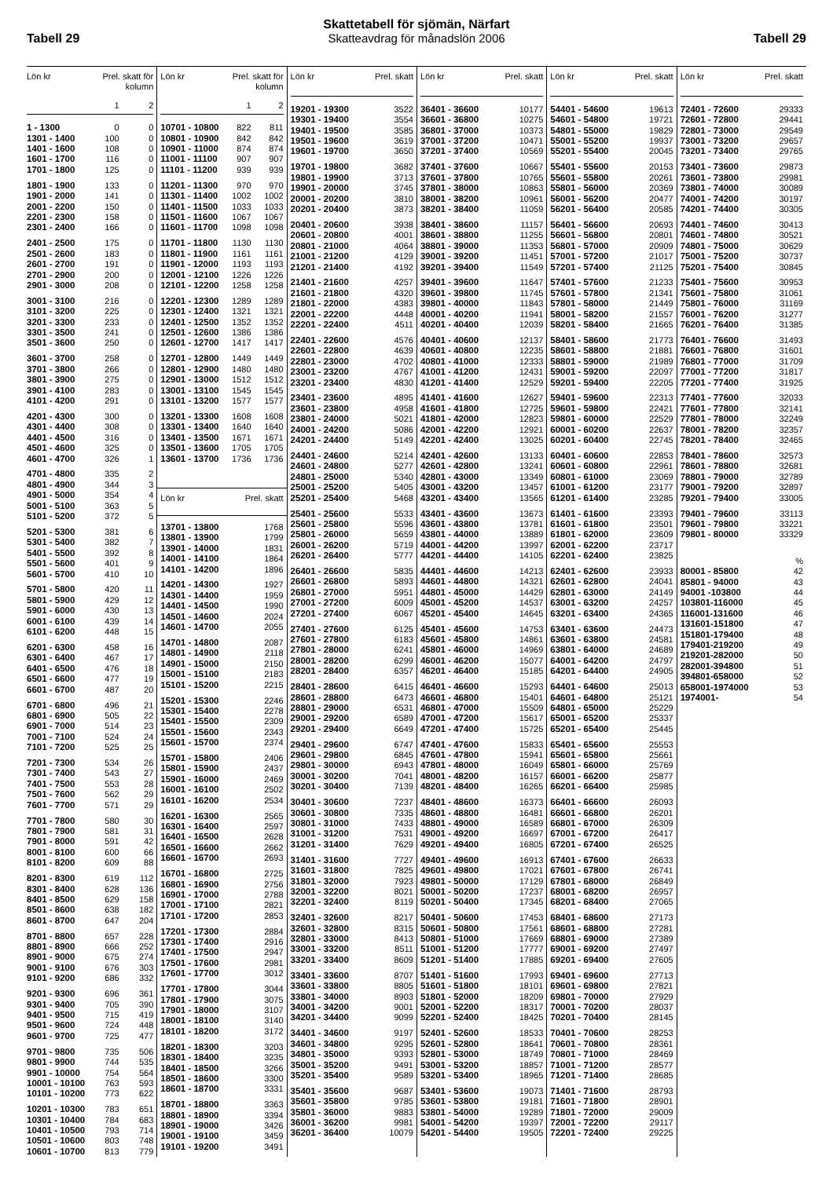Skattetabell för sjömän, Närfart
Tabell 29 Skatteavdrag för månadslön 2006 Tabell 29
| Lön kr | Prel. skatt för kolumn | |
| --- | --- | --- |
| | 1 | 2 |
| 1 - 1300 | 0 | 0 |
| 1301 - 1400 | 100 | 0 |
| 1401 - 1600 | 108 | 0 |
| 1601 - 1700 | 116 | 0 |
| 1701 - 1800 | 125 | 0 |
| 1801 - 1900 | 133 | 0 |
| 1901 - 2000 | 141 | 0 |
| 2001 - 2200 | 150 | 0 |
| 2201 - 2300 | 158 | 0 |
| 2301 - 2400 | 166 | 0 |
| 2401 - 2500 | 175 | 0 |
| 2501 - 2600 | 183 | 0 |
| 2601 - 2700 | 191 | 0 |
| 2701 - 2900 | 200 | 0 |
| 2901 - 3000 | 208 | 0 |
| 3001 - 3100 | 216 | 0 |
| 3101 - 3200 | 225 | 0 |
| 3201 - 3300 | 233 | 0 |
| 3301 - 3500 | 241 | 0 |
| 3501 - 3600 | 250 | 0 |
| 3601 - 3700 | 258 | 0 |
| 3701 - 3800 | 266 | 0 |
| 3801 - 3900 | 275 | 0 |
| 3901 - 4100 | 283 | 0 |
| 4101 - 4200 | 291 | 0 |
| 4201 - 4300 | 300 | 0 |
| 4301 - 4400 | 308 | 0 |
| 4401 - 4500 | 316 | 0 |
| 4501 - 4600 | 325 | 0 |
| 4601 - 4700 | 326 | 1 |
| 4701 - 4800 | 335 | 2 |
| 4801 - 4900 | 344 | 3 |
| 4901 - 5000 | 354 | 4 |
| 5001 - 5100 | 363 | 5 |
| 5101 - 5200 | 372 | 5 |
| 5201 - 5300 | 381 | 6 |
| 5301 - 5400 | 382 | 7 |
| 5401 - 5500 | 392 | 8 |
| 5501 - 5600 | 401 | 9 |
| 5601 - 5700 | 410 | 10 |
| 5701 - 5800 | 420 | 11 |
| 5801 - 5900 | 429 | 12 |
| 5901 - 6000 | 430 | 13 |
| 6001 - 6100 | 439 | 14 |
| 6101 - 6200 | 448 | 15 |
| 6201 - 6300 | 458 | 16 |
| 6301 - 6400 | 467 | 17 |
| 6401 - 6500 | 476 | 18 |
| 6501 - 6600 | 477 | 19 |
| 6601 - 6700 | 487 | 20 |
| 6701 - 6800 | 496 | 21 |
| 6801 - 6900 | 505 | 22 |
| 6901 - 7000 | 514 | 23 |
| 7001 - 7100 | 524 | 24 |
| 7101 - 7200 | 525 | 25 |
| 7201 - 7300 | 534 | 26 |
| 7301 - 7400 | 543 | 27 |
| 7401 - 7500 | 553 | 28 |
| 7501 - 7600 | 562 | 29 |
| 7601 - 7700 | 571 | 29 |
| 7701 - 7800 | 580 | 30 |
| 7801 - 7900 | 581 | 31 |
| 7901 - 8000 | 591 | 42 |
| 8001 - 8100 | 600 | 66 |
| 8101 - 8200 | 609 | 88 |
| 8201 - 8300 | 619 | 112 |
| 8301 - 8400 | 628 | 136 |
| 8401 - 8500 | 629 | 158 |
| 8501 - 8600 | 638 | 182 |
| 8601 - 8700 | 647 | 204 |
| 8701 - 8800 | 657 | 228 |
| 8801 - 8900 | 666 | 252 |
| 8901 - 9000 | 675 | 274 |
| 9001 - 9100 | 676 | 303 |
| 9101 - 9200 | 686 | 332 |
| 9201 - 9300 | 696 | 361 |
| 9301 - 9400 | 705 | 390 |
| 9401 - 9500 | 715 | 419 |
| 9501 - 9600 | 724 | 448 |
| 9601 - 9700 | 725 | 477 |
| 9701 - 9800 | 735 | 506 |
| 9801 - 9900 | 744 | 535 |
| 9901 - 10000 | 754 | 564 |
| 10001 - 10100 | 763 | 593 |
| 10101 - 10200 | 773 | 622 |
| 10201 - 10300 | 783 | 651 |
| 10301 - 10400 | 784 | 683 |
| 10401 - 10500 | 793 | 714 |
| 10501 - 10600 | 803 | 748 |
| 10601 - 10700 | 813 | 779 |
| Lön kr | Prel. skatt för kolumn | |
| --- | --- | --- |
| | 1 | 2 |
| 10701 - 10800 | 822 | 811 |
| 10801 - 10900 | 842 | 842 |
| 10901 - 11000 | 874 | 874 |
| 11001 - 11100 | 907 | 907 |
| 11101 - 11200 | 939 | 939 |
| 11201 - 11300 | 970 | 970 |
| 11301 - 11400 | 1002 | 1002 |
| 11401 - 11500 | 1033 | 1033 |
| 11501 - 11600 | 1067 | 1067 |
| 11601 - 11700 | 1098 | 1098 |
| 11701 - 11800 | 1130 | 1130 |
| 11801 - 11900 | 1161 | 1161 |
| 11901 - 12000 | 1193 | 1193 |
| 12001 - 12100 | 1226 | 1226 |
| 12101 - 12200 | 1258 | 1258 |
| 12201 - 12300 | 1289 | 1289 |
| 12301 - 12400 | 1321 | 1321 |
| 12401 - 12500 | 1352 | 1352 |
| 12501 - 12600 | 1386 | 1386 |
| 12601 - 12700 | 1417 | 1417 |
| 12701 - 12800 | 1449 | 1449 |
| 12801 - 12900 | 1480 | 1480 |
| 12901 - 13000 | 1512 | 1512 |
| 13001 - 13100 | 1545 | 1545 |
| 13101 - 13200 | 1577 | 1577 |
| 13201 - 13300 | 1608 | 1608 |
| 13301 - 13400 | 1640 | 1640 |
| 13401 - 13500 | 1671 | 1671 |
| 13501 - 13600 | 1705 | 1705 |
| 13601 - 13700 | 1736 | 1736 |
Lön kr Prel. skatt
| 13701 - 13800 | 1768 |
| 13801 - 13900 | 1799 |
| 13901 - 14000 | 1831 |
| 14001 - 14100 | 1864 |
| 14101 - 14200 | 1896 |
| 14201 - 14300 | 1927 |
| 14301 - 14400 | 1959 |
| 14401 - 14500 | 1990 |
| 14501 - 14600 | 2024 |
| 14601 - 14700 | 2055 |
| 14701 - 14800 | 2087 |
| 14801 - 14900 | 2118 |
| 14901 - 15000 | 2150 |
| 15001 - 15100 | 2183 |
| 15101 - 15200 | 2215 |
| 15201 - 15300 | 2246 |
| 15301 - 15400 | 2278 |
| 15401 - 15500 | 2309 |
| 15501 - 15600 | 2343 |
| 15601 - 15700 | 2374 |
| 15701 - 15800 | 2406 |
| 15801 - 15900 | 2437 |
| 15901 - 16000 | 2469 |
| 16001 - 16100 | 2502 |
| 16101 - 16200 | 2534 |
| 16201 - 16300 | 2565 |
| 16301 - 16400 | 2597 |
| 16401 - 16500 | 2628 |
| 16501 - 16600 | 2662 |
| 16601 - 16700 | 2693 |
| 16701 - 16800 | 2725 |
| 16801 - 16900 | 2756 |
| 16901 - 17000 | 2788 |
| 17001 - 17100 | 2821 |
| 17101 - 17200 | 2853 |
| 17201 - 17300 | 2884 |
| 17301 - 17400 | 2916 |
| 17401 - 17500 | 2947 |
| 17501 - 17600 | 2981 |
| 17601 - 17700 | 3012 |
| 17701 - 17800 | 3044 |
| 17801 - 17900 | 3075 |
| 17901 - 18000 | 3107 |
| 18001 - 18100 | 3140 |
| 18101 - 18200 | 3172 |
| 18201 - 18300 | 3203 |
| 18301 - 18400 | 3235 |
| 18401 - 18500 | 3266 |
| 18501 - 18600 | 3300 |
| 18601 - 18700 | 3331 |
| 18701 - 18800 | 3363 |
| 18801 - 18900 | 3394 |
| 18901 - 19000 | 3426 |
| 19001 - 19100 | 3459 |
| 19101 - 19200 | 3491 |
| Lön kr | Prel. skatt |
| --- | --- |
| 19201 - 19300 | 3522 |
| 19301 - 19400 | 3554 |
| 19401 - 19500 | 3585 |
| 19501 - 19600 | 3619 |
| 19601 - 19700 | 3650 |
| 19701 - 19800 | 3682 |
| 19801 - 19900 | 3713 |
| 19901 - 20000 | 3745 |
| 20001 - 20200 | 3810 |
| 20201 - 20400 | 3873 |
| 20401 - 20600 | 3938 |
| 20601 - 20800 | 4001 |
| 20801 - 21000 | 4064 |
| 21001 - 21200 | 4129 |
| 21201 - 21400 | 4192 |
| 21401 - 21600 | 4257 |
| 21601 - 21800 | 4320 |
| 21801 - 22000 | 4383 |
| 22001 - 22200 | 4448 |
| 22201 - 22400 | 4511 |
| 22401 - 22600 | 4576 |
| 22601 - 22800 | 4639 |
| 22801 - 23000 | 4702 |
| 23001 - 23200 | 4767 |
| 23201 - 23400 | 4830 |
| 23401 - 23600 | 4895 |
| 23601 - 23800 | 4958 |
| 23801 - 24000 | 5021 |
| 24001 - 24200 | 5086 |
| 24201 - 24400 | 5149 |
| 24401 - 24600 | 5214 |
| 24601 - 24800 | 5277 |
| 24801 - 25000 | 5340 |
| 25001 - 25200 | 5405 |
| 25201 - 25400 | 5468 |
| 25401 - 25600 | 5533 |
| 25601 - 25800 | 5596 |
| 25801 - 26000 | 5659 |
| 26001 - 26200 | 5719 |
| 26201 - 26400 | 5777 |
| 26401 - 26600 | 5835 |
| 26601 - 26800 | 5893 |
| 26801 - 27000 | 5951 |
| 27001 - 27200 | 6009 |
| 27201 - 27400 | 6067 |
| 27401 - 27600 | 6125 |
| 27601 - 27800 | 6183 |
| 27801 - 28000 | 6241 |
| 28001 - 28200 | 6299 |
| 28201 - 28400 | 6357 |
| 28401 - 28600 | 6415 |
| 28601 - 28800 | 6473 |
| 28801 - 29000 | 6531 |
| 29001 - 29200 | 6589 |
| 29201 - 29400 | 6649 |
| 29401 - 29600 | 6747 |
| 29601 - 29800 | 6845 |
| 29801 - 30000 | 6943 |
| 30001 - 30200 | 7041 |
| 30201 - 30400 | 7139 |
| 30401 - 30600 | 7237 |
| 30601 - 30800 | 7335 |
| 30801 - 31000 | 7433 |
| 31001 - 31200 | 7531 |
| 31201 - 31400 | 7629 |
| 31401 - 31600 | 7727 |
| 31601 - 31800 | 7825 |
| 31801 - 32000 | 7923 |
| 32001 - 32200 | 8021 |
| 32201 - 32400 | 8119 |
| 32401 - 32600 | 8217 |
| 32601 - 32800 | 8315 |
| 32801 - 33000 | 8413 |
| 33001 - 33200 | 8511 |
| 33201 - 33400 | 8609 |
| 33401 - 33600 | 8707 |
| 33601 - 33800 | 8805 |
| 33801 - 34000 | 8903 |
| 34001 - 34200 | 9001 |
| 34201 - 34400 | 9099 |
| 34401 - 34600 | 9197 |
| 34601 - 34800 | 9295 |
| 34801 - 35000 | 9393 |
| 35001 - 35200 | 9491 |
| 35201 - 35400 | 9589 |
| 35401 - 35600 | 9687 |
| 35601 - 35800 | 9785 |
| 35801 - 36000 | 9883 |
| 36001 - 36200 | 9981 |
| 36201 - 36400 | 10079 |
| Lön kr | Prel. skatt |
| --- | --- |
| 36401 - 36600 | 10177 |
| 36601 - 36800 | 10275 |
| 36801 - 37000 | 10373 |
| 37001 - 37200 | 10471 |
| 37201 - 37400 | 10569 |
| 37401 - 37600 | 10667 |
| 37601 - 37800 | 10765 |
| 37801 - 38000 | 10863 |
| 38001 - 38200 | 10961 |
| 38201 - 38400 | 11059 |
| 38401 - 38600 | 11157 |
| 38601 - 38800 | 11255 |
| 38801 - 39000 | 11353 |
| 39001 - 39200 | 11451 |
| 39201 - 39400 | 11549 |
| 39401 - 39600 | 11647 |
| 39601 - 39800 | 11745 |
| 39801 - 40000 | 11843 |
| 40001 - 40200 | 11941 |
| 40201 - 40400 | 12039 |
| 40401 - 40600 | 12137 |
| 40601 - 40800 | 12235 |
| 40801 - 41000 | 12333 |
| 41001 - 41200 | 12431 |
| 41201 - 41400 | 12529 |
| 41401 - 41600 | 12627 |
| 41601 - 41800 | 12725 |
| 41801 - 42000 | 12823 |
| 42001 - 42200 | 12921 |
| 42201 - 42400 | 13025 |
| 42401 - 42600 | 13133 |
| 42601 - 42800 | 13241 |
| 42801 - 43000 | 13349 |
| 43001 - 43200 | 13457 |
| 43201 - 43400 | 13565 |
| 43401 - 43600 | 13673 |
| 43601 - 43800 | 13781 |
| 43801 - 44000 | 13889 |
| 44001 - 44200 | 13997 |
| 44201 - 44400 | 14105 |
| 44401 - 44600 | 14213 |
| 44601 - 44800 | 14321 |
| 44801 - 45000 | 14429 |
| 45001 - 45200 | 14537 |
| 45201 - 45400 | 14645 |
| 45401 - 45600 | 14753 |
| 45601 - 45800 | 14861 |
| 45801 - 46000 | 14969 |
| 46001 - 46200 | 15077 |
| 46201 - 46400 | 15185 |
| 46401 - 46600 | 15293 |
| 46601 - 46800 | 15401 |
| 46801 - 47000 | 15509 |
| 47001 - 47200 | 15617 |
| 47201 - 47400 | 15725 |
| 47401 - 47600 | 15833 |
| 47601 - 47800 | 15941 |
| 47801 - 48000 | 16049 |
| 48001 - 48200 | 16157 |
| 48201 - 48400 | 16265 |
| 48401 - 48600 | 16373 |
| 48601 - 48800 | 16481 |
| 48801 - 49000 | 16589 |
| 49001 - 49200 | 16697 |
| 49201 - 49400 | 16805 |
| 49401 - 49600 | 16913 |
| 49601 - 49800 | 17021 |
| 49801 - 50000 | 17129 |
| 50001 - 50200 | 17237 |
| 50201 - 50400 | 17345 |
| 50401 - 50600 | 17453 |
| 50601 - 50800 | 17561 |
| 50801 - 51000 | 17669 |
| 51001 - 51200 | 17777 |
| 51201 - 51400 | 17885 |
| 51401 - 51600 | 17993 |
| 51601 - 51800 | 18101 |
| 51801 - 52000 | 18209 |
| 52001 - 52200 | 18317 |
| 52201 - 52400 | 18425 |
| 52401 - 52600 | 18533 |
| 52601 - 52800 | 18641 |
| 52801 - 53000 | 18749 |
| 53001 - 53200 | 18857 |
| 53201 - 53400 | 18965 |
| 53401 - 53600 | 19073 |
| 53601 - 53800 | 19181 |
| 53801 - 54000 | 19289 |
| 54001 - 54200 | 19397 |
| 54201 - 54400 | 19505 |
| Lön kr | Prel. skatt |
| --- | --- |
| 54401 - 54600 | 19613 |
| 54601 - 54800 | 19721 |
| 54801 - 55000 | 19829 |
| 55001 - 55200 | 19937 |
| 55201 - 55400 | 20045 |
| 55401 - 55600 | 20153 |
| 55601 - 55800 | 20261 |
| 55801 - 56000 | 20369 |
| 56001 - 56200 | 20477 |
| 56201 - 56400 | 20585 |
| 56401 - 56600 | 20693 |
| 56601 - 56800 | 20801 |
| 56801 - 57000 | 20909 |
| 57001 - 57200 | 21017 |
| 57201 - 57400 | 21125 |
| 57401 - 57600 | 21233 |
| 57601 - 57800 | 21341 |
| 57801 - 58000 | 21449 |
| 58001 - 58200 | 21557 |
| 58201 - 58400 | 21665 |
| 58401 - 58600 | 21773 |
| 58601 - 58800 | 21881 |
| 58801 - 59000 | 21989 |
| 59001 - 59200 | 22097 |
| 59201 - 59400 | 22205 |
| 59401 - 59600 | 22313 |
| 59601 - 59800 | 22421 |
| 59801 - 60000 | 22529 |
| 60001 - 60200 | 22637 |
| 60201 - 60400 | 22745 |
| 60401 - 60600 | 22853 |
| 60601 - 60800 | 22961 |
| 60801 - 61000 | 23069 |
| 61001 - 61200 | 23177 |
| 61201 - 61400 | 23285 |
| 61401 - 61600 | 23393 |
| 61601 - 61800 | 23501 |
| 61801 - 62000 | 23609 |
| 62001 - 62200 | 23717 |
| 62201 - 62400 | 23825 |
| 62401 - 62600 | 23933 |
| 62601 - 62800 | 24041 |
| 62801 - 63000 | 24149 |
| 63001 - 63200 | 24257 |
| 63201 - 63400 | 24365 |
| 63401 - 63600 | 24473 |
| 63601 - 63800 | 24581 |
| 63801 - 64000 | 24689 |
| 64001 - 64200 | 24797 |
| 64201 - 64400 | 24905 |
| 64401 - 64600 | 25013 |
| 64601 - 64800 | 25121 |
| 64801 - 65000 | 25229 |
| 65001 - 65200 | 25337 |
| 65201 - 65400 | 25445 |
| 65401 - 65600 | 25553 |
| 65601 - 65800 | 25661 |
| 65801 - 66000 | 25769 |
| 66001 - 66200 | 25877 |
| 66201 - 66400 | 25985 |
| 66401 - 66600 | 26093 |
| 66601 - 66800 | 26201 |
| 66801 - 67000 | 26309 |
| 67001 - 67200 | 26417 |
| 67201 - 67400 | 26525 |
| 67401 - 67600 | 26633 |
| 67601 - 67800 | 26741 |
| 67801 - 68000 | 26849 |
| 68001 - 68200 | 26957 |
| 68201 - 68400 | 27065 |
| 68401 - 68600 | 27173 |
| 68601 - 68800 | 27281 |
| 68801 - 69000 | 27389 |
| 69001 - 69200 | 27497 |
| 69201 - 69400 | 27605 |
| 69401 - 69600 | 27713 |
| 69601 - 69800 | 27821 |
| 69801 - 70000 | 27929 |
| 70001 - 70200 | 28037 |
| 70201 - 70400 | 28145 |
| 70401 - 70600 | 28253 |
| 70601 - 70800 | 28361 |
| 70801 - 71000 | 28469 |
| 71001 - 71200 | 28577 |
| 71201 - 71400 | 28685 |
| 71401 - 71600 | 28793 |
| 71601 - 71800 | 28901 |
| 71801 - 72000 | 29009 |
| 72001 - 72200 | 29117 |
| 72201 - 72400 | 29225 |
| Lön kr | Prel. skatt |
| --- | --- |
| 72401 - 72600 | 29333 |
| 72601 - 72800 | 29441 |
| 72801 - 73000 | 29549 |
| 73001 - 73200 | 29657 |
| 73201 - 73400 | 29765 |
| 73401 - 73600 | 29873 |
| 73601 - 73800 | 29981 |
| 73801 - 74000 | 30089 |
| 74001 - 74200 | 30197 |
| 74201 - 74400 | 30305 |
| 74401 - 74600 | 30413 |
| 74601 - 74800 | 30521 |
| 74801 - 75000 | 30629 |
| 75001 - 75200 | 30737 |
| 75201 - 75400 | 30845 |
| 75401 - 75600 | 30953 |
| 75601 - 75800 | 31061 |
| 75801 - 76000 | 31169 |
| 76001 - 76200 | 31277 |
| 76201 - 76400 | 31385 |
| 76401 - 76600 | 31493 |
| 76601 - 76800 | 31601 |
| 76801 - 77000 | 31709 |
| 77001 - 77200 | 31817 |
| 77201 - 77400 | 31925 |
| 77401 - 77600 | 32033 |
| 77601 - 77800 | 32141 |
| 77801 - 78000 | 32249 |
| 78001 - 78200 | 32357 |
| 78201 - 78400 | 32465 |
| 78401 - 78600 | 32573 |
| 78601 - 78800 | 32681 |
| 78801 - 79000 | 32789 |
| 79001 - 79200 | 32897 |
| 79201 - 79400 | 33005 |
| 79401 - 79600 | 33113 |
| 79601 - 79800 | 33221 |
| 79801 - 80000 | 33329 |
| | % |
| 80001 - 85800 | 42 |
| 85801 - 94000 | 43 |
| 94001 -103800 | 44 |
| 103801-116000 | 45 |
| 116001-131600 | 46 |
| 131601-151800 | 47 |
| 151801-179400 | 48 |
| 179401-219200 | 49 |
| 219201-282000 | 50 |
| 282001-394800 | 51 |
| 394801-658000 | 52 |
| 658001-1974000 | 53 |
| 1974001- | 54 |